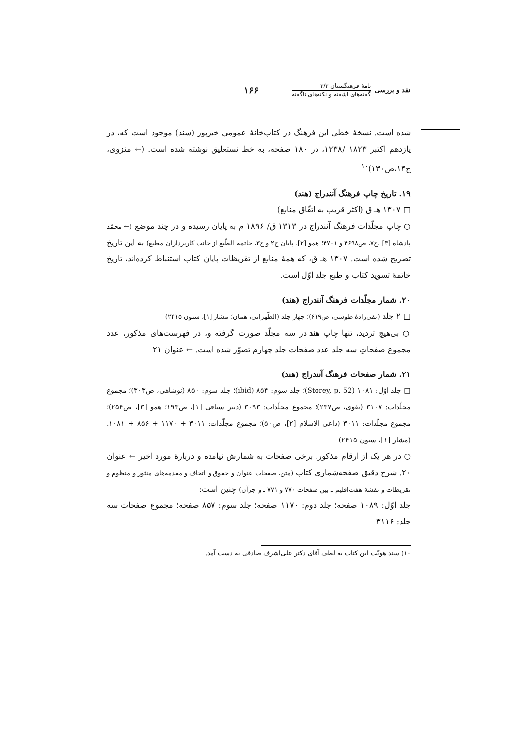نقد و بررسی
نامهٔ فرهنگستان ۳/۳
گفته‌های آشفته و نکته‌های ناگفته
۱۶۶
شده است. نسخهٔ خطی این فرهنگ در کتاب‌خانهٔ عمومی خیرپور (سند) موجود است که، در یازدهم اکتبر ۱۸۲۳ /۱۲۳۸، در ۱۸۰ صفحه، به خط نستعلیق نوشته شده است. (← منزوی، ج۱۴،ص۱۳۰)<sup>۱۰</sup>
۱۹. تاریخ چاپ فرهنگ آنندراج (هند)
□ ۱۳۰۷ هـ ق (اکثر قریب به اتفّاق منابع)
○ چاپ مجلّدات فرهنگ آنندراج در ۱۳۱۳ ق/ ۱۸۹۶ م به پایان رسیده و در چند موضع (← محمّد پادشاه [۳] ،ج۷، ص۴۶۹۸ و ۴۷۰۱؛ همو [۲]، پایان ج۲ و ج۳، خاتمة الطّبع از جانب کارپردازان مطبع) به این تاریخ تصریح شده است. ۱۳۰۷ هـ ق، که همهٔ منابع از تقریظات پایان کتاب استنباط کرده‌اند، تاریخ خاتمهٔ تسوید کتاب و طبع جلد اوّل است.
۲۰. شمار مجلّدات فرهنگ آنندراج (هند)
□ ۲ جلد (تقی‌زادهٔ طوسی، ص۶۱۹)؛ چهار جلد (الطّهرانی، همان؛ مشار [۱]، ستون ۲۴۱۵)
○ بی‌هیچ تردید، تنها چاپ هند در سه مجلّد صورت گرفته و، در فهرست‌های مذکور، عدد مجموع صفحاتِ سه جلد عدد صفحات جلد چهارم تصوّر شده است. ← عنوان ۲۱
۲۱. شمار صفحات فرهنگ آنندراج (هند)
□ جلد اوّل: ۱۰۸۱ (Storey, p. 52)؛ جلد سوم: ۸۵۴ (ibid)؛ جلد سوم: ۸۵۰ (نوشاهی، ص۳۰۳)؛ مجموع مجلّدات: ۳۱۰۷ (نقوی، ص۲۳۷)؛ مجموع مجلّدات: ۳۰۹۳ (دبیر سیاقی [۱]، ص۱۹۳؛ همو [۳]، ص۲۵۴)؛ مجموع مجلّدات: ۳۰۱۱ (داعی الاسلام [۲]، ص۵۰)؛ مجموع مجلّدات: ۳۰۱۱ + ۱۱۷۰ + ۸۵۶ + ۱۰۸۱. (مشار [۱]، ستون ۲۴۱۵)
○ در هر یک از ارقام مذکور، برخی صفحات به شمارش نیامده و دربارهٔ مورد اخیر ← عنوان ۲۰. شرح دقیق صفحه‌شماری کتاب (متن، صفحات عنوان و حقوق و اتحاف و مقدمه‌های منثور و منظوم و تقریظات و نقشهٔ هفت‌اقلیم ـ بین صفحات ۷۷۰ و ۷۷۱ ـ و جزآن) چنین است:
جلد اوّل: ۱۰۸۹ صفحه؛ جلد دوم: ۱۱۷۰ صفحه؛ جلد سوم: ۸۵۷ صفحه؛ مجموع صفحات سه جلد: ۳۱۱۶
۱۰) سند هویّت این کتاب به لطف آقای دکتر علی‌اشرف صادقی به دست آمد.